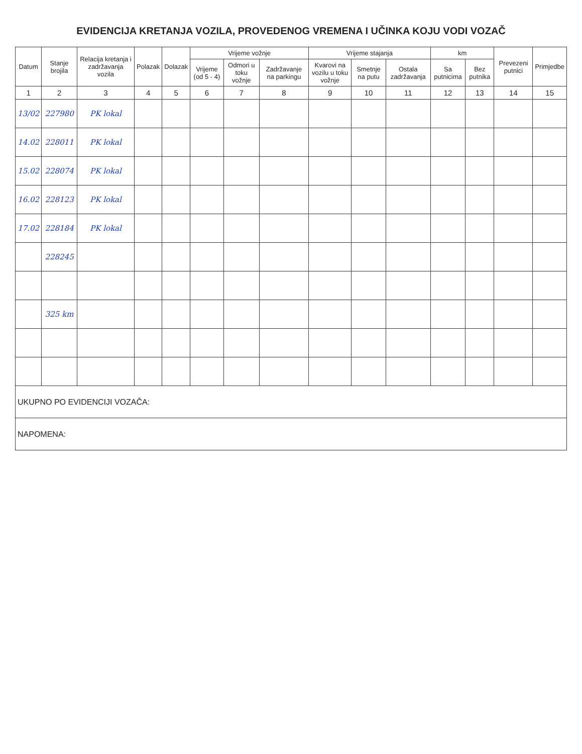EVIDENCIJA KRETANJA VOZILA, PROVEDENOG VREMENA I UČINKA KOJU VODI VOZAČ
| Datum | Stanje brojila | Relacija kretanja i zadržavanja vozila | Polazak | Dolazak | Vrijeme vožnje | | | Vrijeme stajanja | | | km | | Prevezeni putnici | Primjedbe |
| --- | --- | --- | --- | --- | --- | --- | --- | --- | --- | --- | --- | --- | --- | --- |
| | | | | | Vrijeme (od 5 - 4) | Odmori u toku vožnje | Zadržavanje na parkingu | Kvarovi na vozilu u toku vožnje | Smetnje na putu | Ostala zadržavanja | Sa putnicima | Bez putnika | | |
| 1 | 2 | 3 | 4 | 5 | 6 | 7 | 8 | 9 | 10 | 11 | 12 | 13 | 14 | 15 |
| 13/02 | 227980 | PK lokal | | | | | | | | | | | | |
| 14.02 | 228011 | PK lokal | | | | | | | | | | | | |
| 15.02 | 228074 | PK lokal | | | | | | | | | | | | |
| 16.02 | 228123 | PK lokal | | | | | | | | | | | | |
| 17.02 | 228184 | PK lokal | | | | | | | | | | | | |
| | 228245 | | | | | | | | | | | | | |
| | 325 km | | | | | | | | | | | | | |
| UKUPNO PO EVIDENCIJI VOZAČA: | | | | | | | | | | | | | | |
| NAPOMENA: | | | | | | | | | | | | | | |